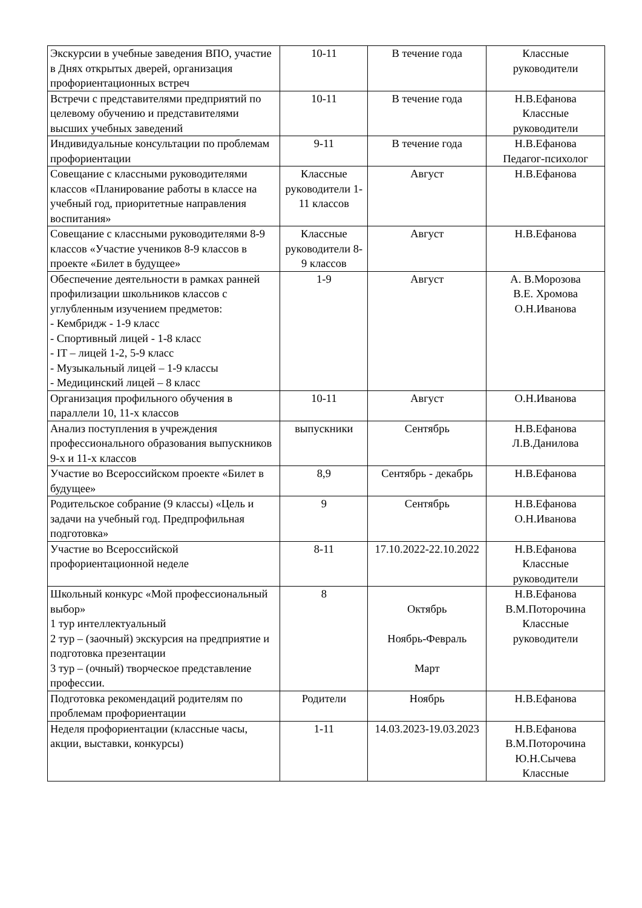| Экскурсии в учебные заведения ВПО, участие в Днях открытых дверей, организация профориентационных встреч | 10-11 | В течение года | Классные руководители |
| Встречи с представителями предприятий по целевому обучению и представителями высших учебных заведений | 10-11 | В течение года | Н.В.Ефанова Классные руководители |
| Индивидуальные консультации по проблемам профориентации | 9-11 | В течение года | Н.В.Ефанова Педагог-психолог |
| Совещание с классными руководителями классов «Планирование работы в классе на учебный год, приоритетные направления воспитания» | Классные руководители 1-11 классов | Август | Н.В.Ефанова |
| Совещание с классными руководителями 8-9 классов «Участие учеников 8-9 классов в проекте «Билет в будущее» | Классные руководители 8-9 классов | Август | Н.В.Ефанова |
| Обеспечение деятельности в рамках ранней профилизации школьников классов с углубленным изучением предметов: - Кембридж - 1-9 класс - Спортивный лицей - 1-8 класс - IT – лицей 1-2, 5-9 класс - Музыкальный лицей – 1-9 классы - Медицинский лицей – 8 класс | 1-9 | Август | А. В.Морозова В.Е. Хромова О.Н.Иванова |
| Организация профильного обучения в параллели 10, 11-х классов | 10-11 | Август | О.Н.Иванова |
| Анализ поступления в учреждения профессионального образования выпускников 9-х и 11-х классов | выпускники | Сентябрь | Н.В.Ефанова Л.В.Данилова |
| Участие во Всероссийском проекте «Билет в будущее» | 8,9 | Сентябрь - декабрь | Н.В.Ефанова |
| Родительское собрание (9 классы) «Цель и задачи на учебный год. Предпрофильная подготовка» | 9 | Сентябрь | Н.В.Ефанова О.Н.Иванова |
| Участие во Всероссийской профориентационной неделе | 8-11 | 17.10.2022-22.10.2022 | Н.В.Ефанова Классные руководители |
| Школьный конкурс «Мой профессиональный выбор» 1 тур интеллектуальный 2 тур – (заочный) экскурсия на предприятие и подготовка презентации 3 тур – (очный) творческое представление профессии. | 8 | Октябрь Ноябрь-Февраль Март | Н.В.Ефанова В.М.Поторочина Классные руководители |
| Подготовка рекомендаций родителям по проблемам профориентации | Родители | Ноябрь | Н.В.Ефанова |
| Неделя профориентации (классные часы, акции, выставки, конкурсы) | 1-11 | 14.03.2023-19.03.2023 | Н.В.Ефанова В.М.Поторочина Ю.Н.Сычева Классные |